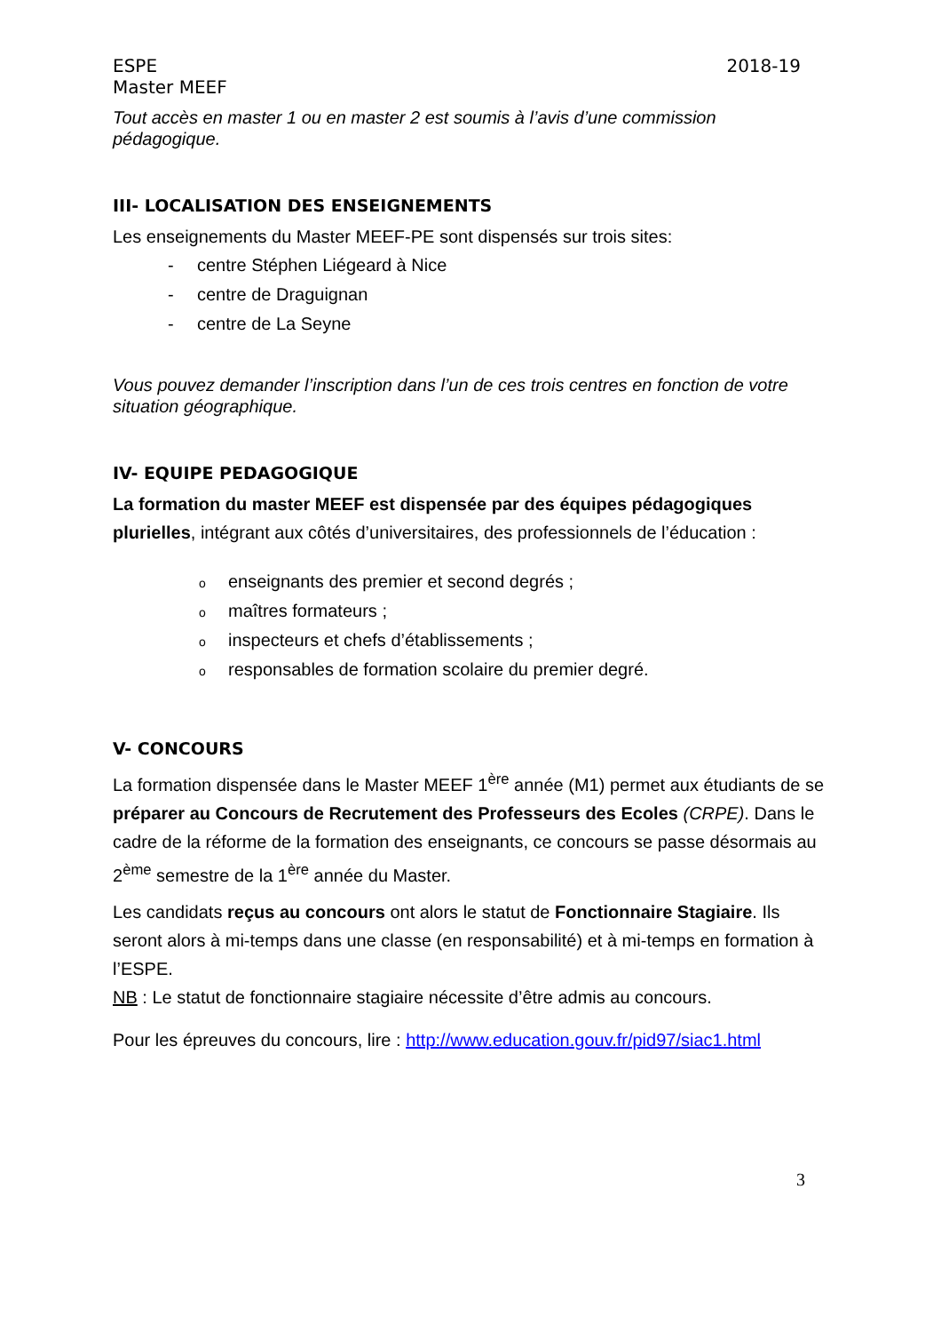ESPE 2018-19
Master MEEF
Tout accès en master 1 ou en master 2 est soumis à l’avis d’une commission pédagogique.
III- LOCALISATION DES ENSEIGNEMENTS
Les enseignements du Master MEEF-PE sont dispensés sur trois sites:
- centre Stéphen Liégeard à Nice
- centre de Draguignan
- centre de La Seyne
Vous pouvez demander l’inscription dans l’un de ces trois centres en fonction de votre situation géographique.
IV- EQUIPE PEDAGOGIQUE
La formation du master MEEF est dispensée par des équipes pédagogiques plurielles, intégrant aux côtés d’universitaires, des professionnels de l’éducation :
oenseignants des premier et second degrés ;
omaîtres formateurs ;
oinspecteurs et chefs d’établissements ;
oresponsables de formation scolaire du premier degré.
V- CONCOURS
La formation dispensée dans le Master MEEF 1<sup>ère</sup> année (M1) permet aux étudiants de se préparer au Concours de Recrutement des Professeurs des Ecoles (CRPE). Dans le cadre de la réforme de la formation des enseignants, ce concours se passe désormais au 2<sup>ème</sup> semestre de la 1<sup>ère</sup> année du Master.
Les candidats reçus au concours ont alors le statut de Fonctionnaire Stagiaire. Ils seront alors à mi-temps dans une classe (en responsabilité) et à mi-temps en formation à l’ESPE.
NB : Le statut de fonctionnaire stagiaire nécessite d’être admis au concours.
Pour les épreuves du concours, lire : http://www.education.gouv.fr/pid97/siac1.html
3